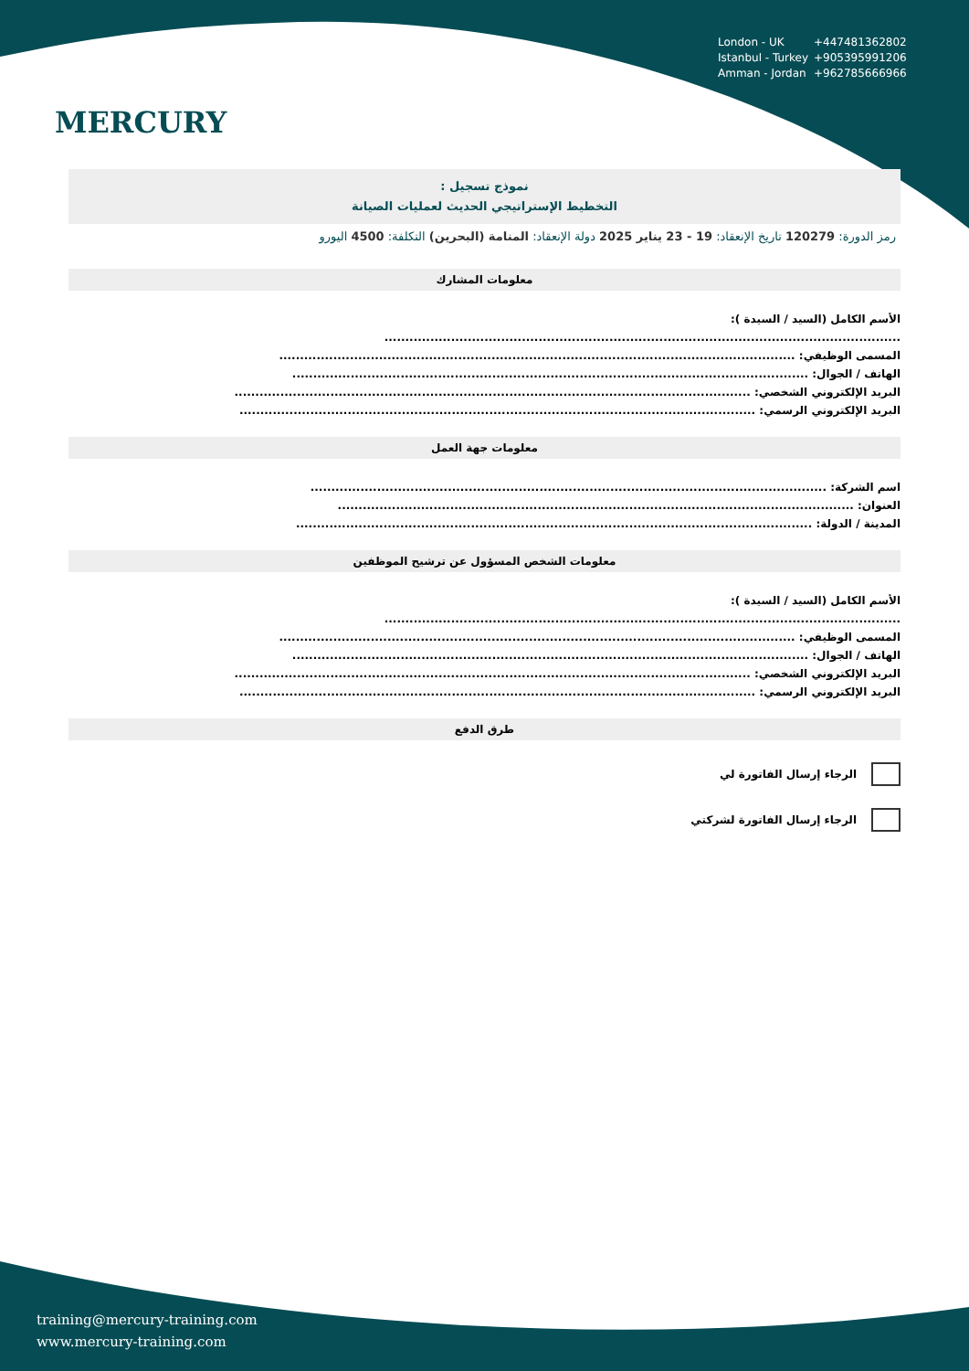MERCURY
London - UK +447481362802
Istanbul - Turkey +905395991206
Amman - Jordan +962785666966
نموذج تسجيل :
التخطيط الإستراتيجي الحديث لعمليات الصيانة
رمز الدورة: 120279 تاريخ الإنعقاد: 19 - 23 يناير 2025 دولة الإنعقاد: المنامة (البحرين) التكلفة: 4500 اليورو
معلومات المشارك
الأسم الكامل (السيد / السيدة ):
............................................................................................................................
المسمى الوظيفي: ............................................................................................................................
الهاتف / الجوال: ............................................................................................................................
البريد الإلكتروني الشخصي: ............................................................................................................................
البريد الإلكتروني الرسمي: ............................................................................................................................
معلومات جهة العمل
اسم الشركة: ............................................................................................................................
العنوان: ............................................................................................................................
المدينة / الدولة: ............................................................................................................................
معلومات الشخص المسؤول عن ترشيح الموظفين
الأسم الكامل (السيد / السيدة ):
............................................................................................................................
المسمى الوظيفي: ............................................................................................................................
الهاتف / الجوال: ............................................................................................................................
البريد الإلكتروني الشخصي: ............................................................................................................................
البريد الإلكتروني الرسمي: ............................................................................................................................
طرق الدفع
الرجاء إرسال الفاتورة لي
الرجاء إرسال الفاتورة لشركتي
training@mercury-training.com
www.mercury-training.com